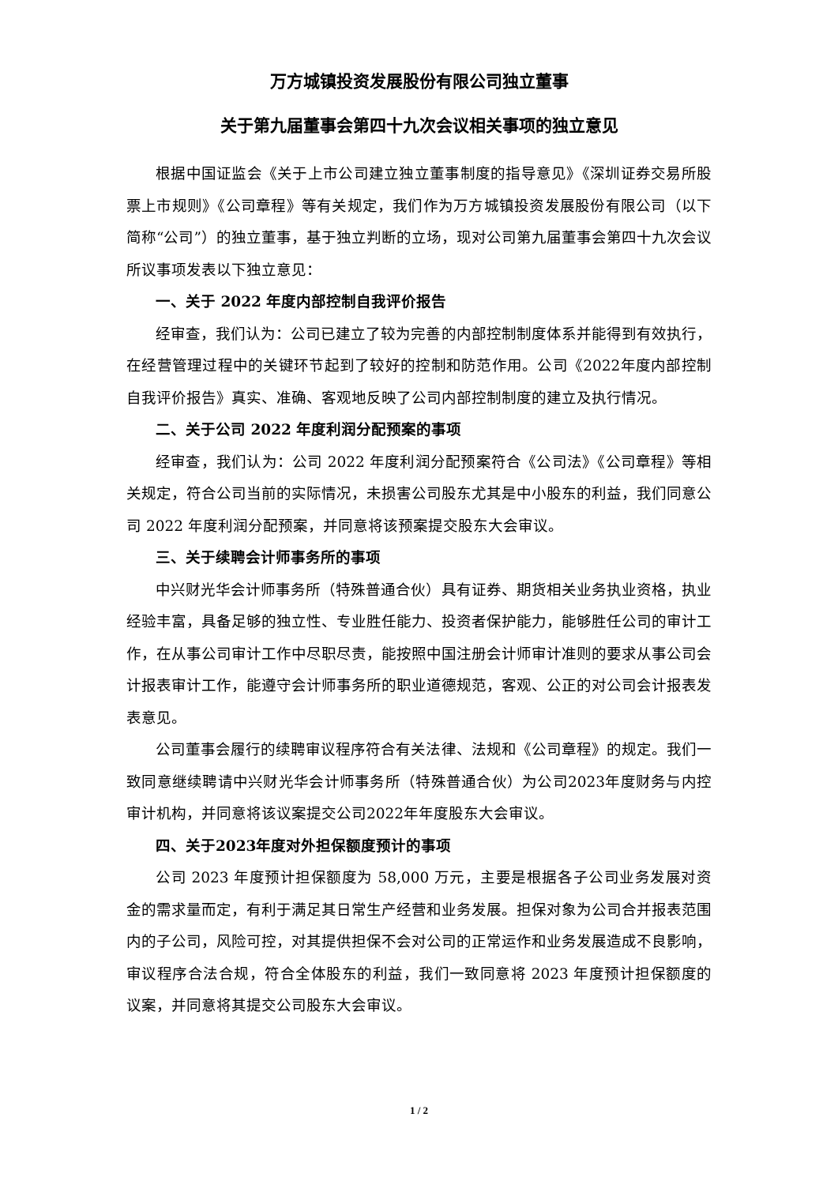万方城镇投资发展股份有限公司独立董事
关于第九届董事会第四十九次会议相关事项的独立意见
根据中国证监会《关于上市公司建立独立董事制度的指导意见》《深圳证券交易所股票上市规则》《公司章程》等有关规定，我们作为万方城镇投资发展股份有限公司（以下简称“公司”）的独立董事，基于独立判断的立场，现对公司第九届董事会第四十九次会议所议事项发表以下独立意见：
一、关于 2022 年度内部控制自我评价报告
经审查，我们认为：公司已建立了较为完善的内部控制制度体系并能得到有效执行，在经营管理过程中的关键环节起到了较好的控制和防范作用。公司《2022年度内部控制自我评价报告》真实、准确、客观地反映了公司内部控制制度的建立及执行情况。
二、关于公司 2022 年度利润分配预案的事项
经审查，我们认为：公司 2022 年度利润分配预案符合《公司法》《公司章程》等相关规定，符合公司当前的实际情况，未损害公司股东尤其是中小股东的利益，我们同意公司 2022 年度利润分配预案，并同意将该预案提交股东大会审议。
三、关于续聘会计师事务所的事项
中兴财光华会计师事务所（特殊普通合伙）具有证券、期货相关业务执业资格，执业经验丰富，具备足够的独立性、专业胜任能力、投资者保护能力，能够胜任公司的审计工作，在从事公司审计工作中尽职尽责，能按照中国注册会计师审计准则的要求从事公司会计报表审计工作，能遵守会计师事务所的职业道德规范，客观、公正的对公司会计报表发表意见。
公司董事会履行的续聘审议程序符合有关法律、法规和《公司章程》的规定。我们一致同意继续聘请中兴财光华会计师事务所（特殊普通合伙）为公司2023年度财务与内控审计机构，并同意将该议案提交公司2022年年度股东大会审议。
四、关于2023年度对外担保额度预计的事项
公司 2023 年度预计担保额度为 58,000 万元，主要是根据各子公司业务发展对资金的需求量而定，有利于满足其日常生产经营和业务发展。担保对象为公司合并报表范围内的子公司，风险可控，对其提供担保不会对公司的正常运作和业务发展造成不良影响，审议程序合法合规，符合全体股东的利益，我们一致同意将 2023 年度预计担保额度的议案，并同意将其提交公司股东大会审议。
1 / 2